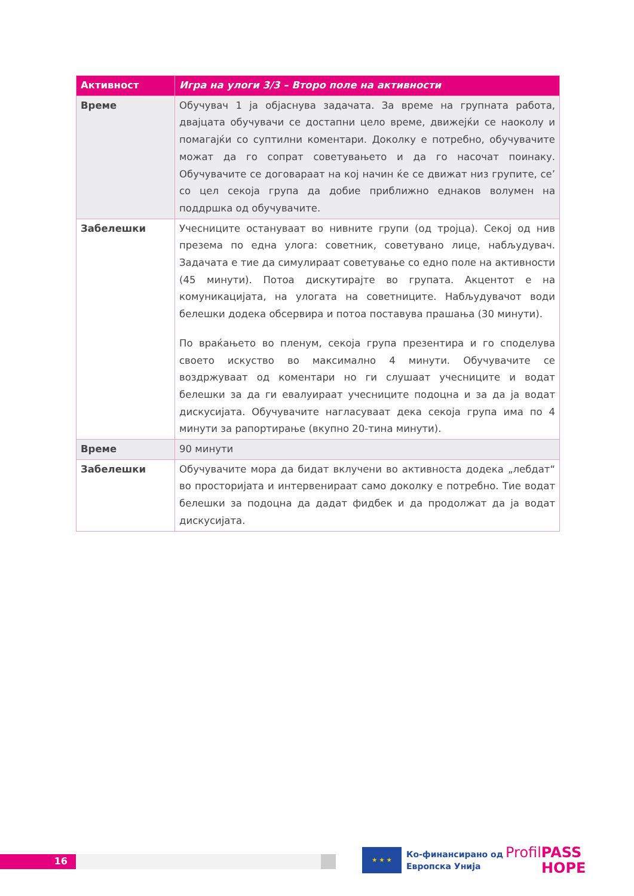| Активност | Игра на улоги 3/3 – Второ поле на активности |
| --- | --- |
| Време | Обучувач 1 ја објаснува задачата. За време на групната работа, двајцата обучувачи се достапни цело време, движејќи се наоколу и помагајќи со суптилни коментари. Доколку е потребно, обучувачите можат да го сопрат советувањето и да го насочат поинаку. Обучувачите се договараат на кој начин ќе се движат низ групите, се’ со цел секоја група да добие приближно еднаков волумен на поддршка од обучувачите. |
| Забелешки | Учесниците остануваат во нивните групи (од тројца). Секој од нив презема по една улога: советник, советувано лице, набљудувач. Задачата е тие да симулираат советување со едно поле на активности (45 минути). Потоа дискутирајте во групата. Акцентот е на комуникацијата, на улогата на советниците. Набљудувачот води белешки додека обсервира и потоа поставува прашања (30 минути). По враќањето во пленум, секоја група презентира и го споделува своето искуство во максимално 4 минути. Обучувачите се воздржуваат од коментари но ги слушаат учесниците и водат белешки за да ги евалуираат учесниците подоцна и за да ја водат дискусијата. Обучувачите нагласуваат дека секоја група има по 4 минути за рапортирање (вкупно 20-тина минути). |
| Време | 90 минути |
| Забелешки | Обучувачите мора да бидат вклучени во активноста додека „лебдат“ во просторијата и интервенираат само доколку е потребно. Тие водат белешки за подоцна да дадат фидбек и да продолжат да ја водат дискусијата. |
16
★ ★ ★
Ко-финансирано од
Европска Унија
ProfilPASS
HOPE